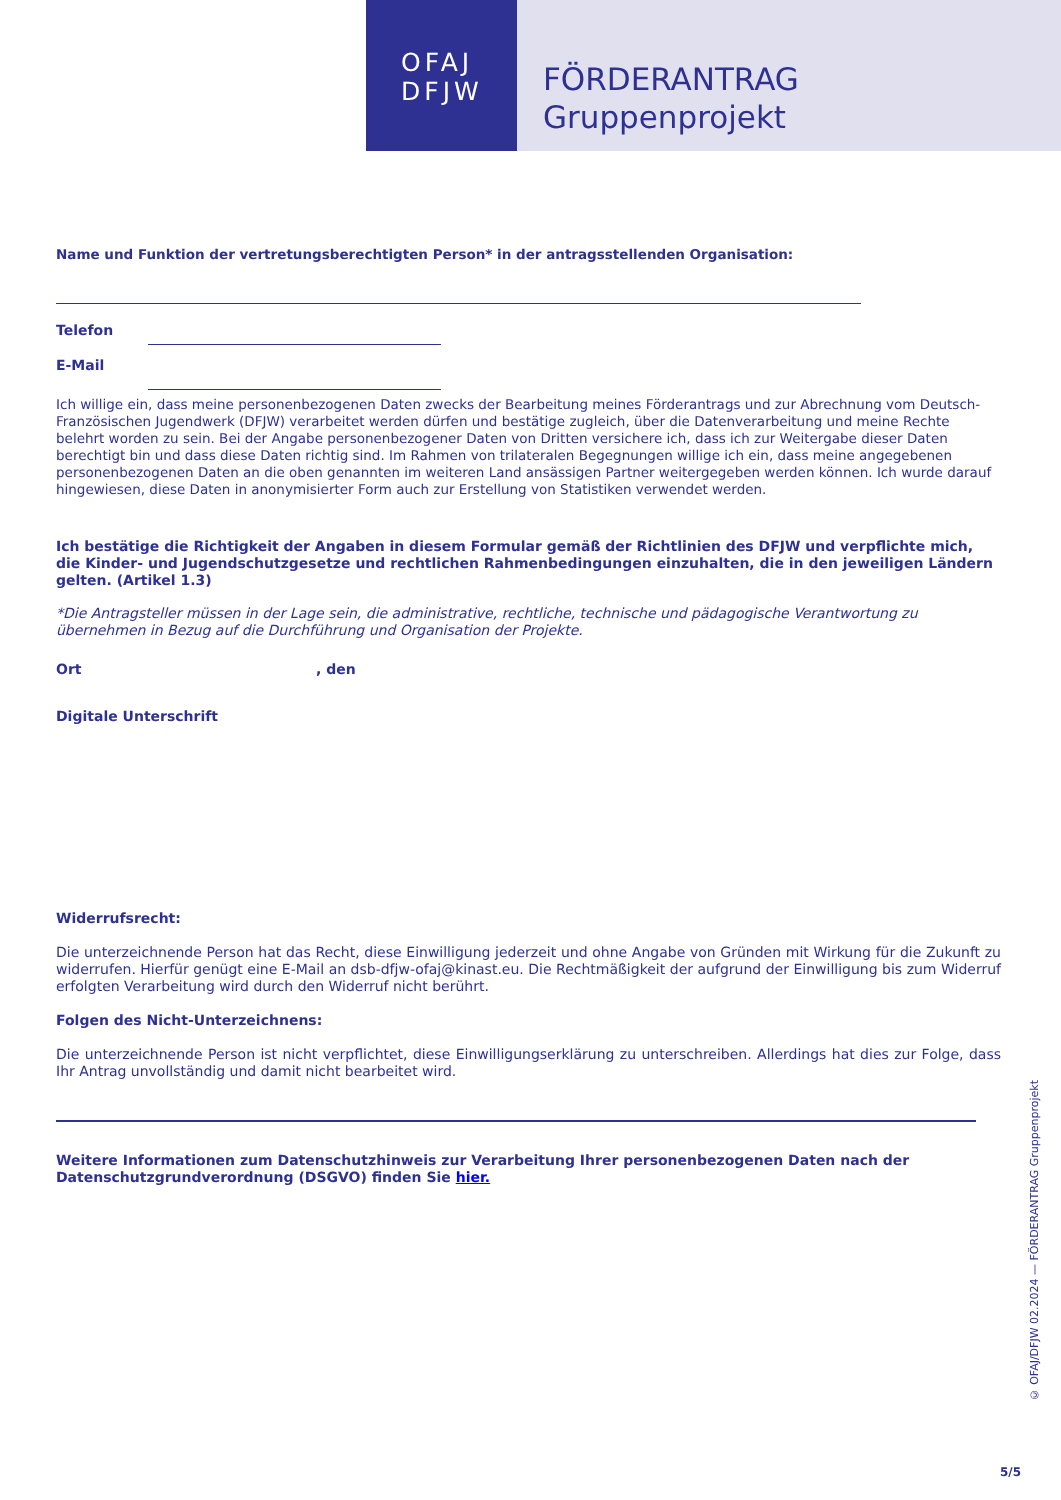OFAJ
DFJW
FÖRDERANTRAG
Gruppenprojekt
Name und Funktion der vertretungsberechtigten Person* in der antragsstellenden Organisation:
Telefon
E-Mail
Ich willige ein, dass meine personenbezogenen Daten zwecks der Bearbeitung meines Förderantrags und zur Abrechnung vom Deutsch-Französischen Jugendwerk (DFJW) verarbeitet werden dürfen und bestätige zugleich, über die Datenverarbeitung und meine Rechte belehrt worden zu sein. Bei der Angabe personenbezogener Daten von Dritten versichere ich, dass ich zur Weitergabe dieser Daten berechtigt bin und dass diese Daten richtig sind. Im Rahmen von trilateralen Begegnungen willige ich ein, dass meine angegebenen personenbezogenen Daten an die oben genannten im weiteren Land ansässigen Partner weitergegeben werden können. Ich wurde darauf hingewiesen, diese Daten in anonymisierter Form auch zur Erstellung von Statistiken verwendet werden.
Ich bestätige die Richtigkeit der Angaben in diesem Formular gemäß der Richtlinien des DFJW und verpflichte mich, die Kinder- und Jugendschutzgesetze und rechtlichen Rahmenbedingungen einzuhalten, die in den jeweiligen Ländern gelten. (Artikel 1.3)
*Die Antragsteller müssen in der Lage sein, die administrative, rechtliche, technische und pädagogische Verantwortung zu übernehmen in Bezug auf die Durchführung und Organisation der Projekte.
Ort , den
Digitale Unterschrift
Widerrufsrecht:
Die unterzeichnende Person hat das Recht, diese Einwilligung jederzeit und ohne Angabe von Gründen mit Wirkung für die Zukunft zu widerrufen. Hierfür genügt eine E-Mail an dsb-dfjw-ofaj@kinast.eu. Die Rechtmäßigkeit der aufgrund der Einwilligung bis zum Widerruf erfolgten Verarbeitung wird durch den Widerruf nicht berührt.
Folgen des Nicht-Unterzeichnens:
Die unterzeichnende Person ist nicht verpflichtet, diese Einwilligungserklärung zu unterschreiben. Allerdings hat dies zur Folge, dass Ihr Antrag unvollständig und damit nicht bearbeitet wird.
Weitere Informationen zum Datenschutzhinweis zur Verarbeitung Ihrer personenbezogenen Daten nach der Datenschutzgrundverordnung (DSGVO) finden Sie hier.
© OFAJ/DFJW 02.2024 — FÖRDERANTRAG Gruppenprojekt
5/5